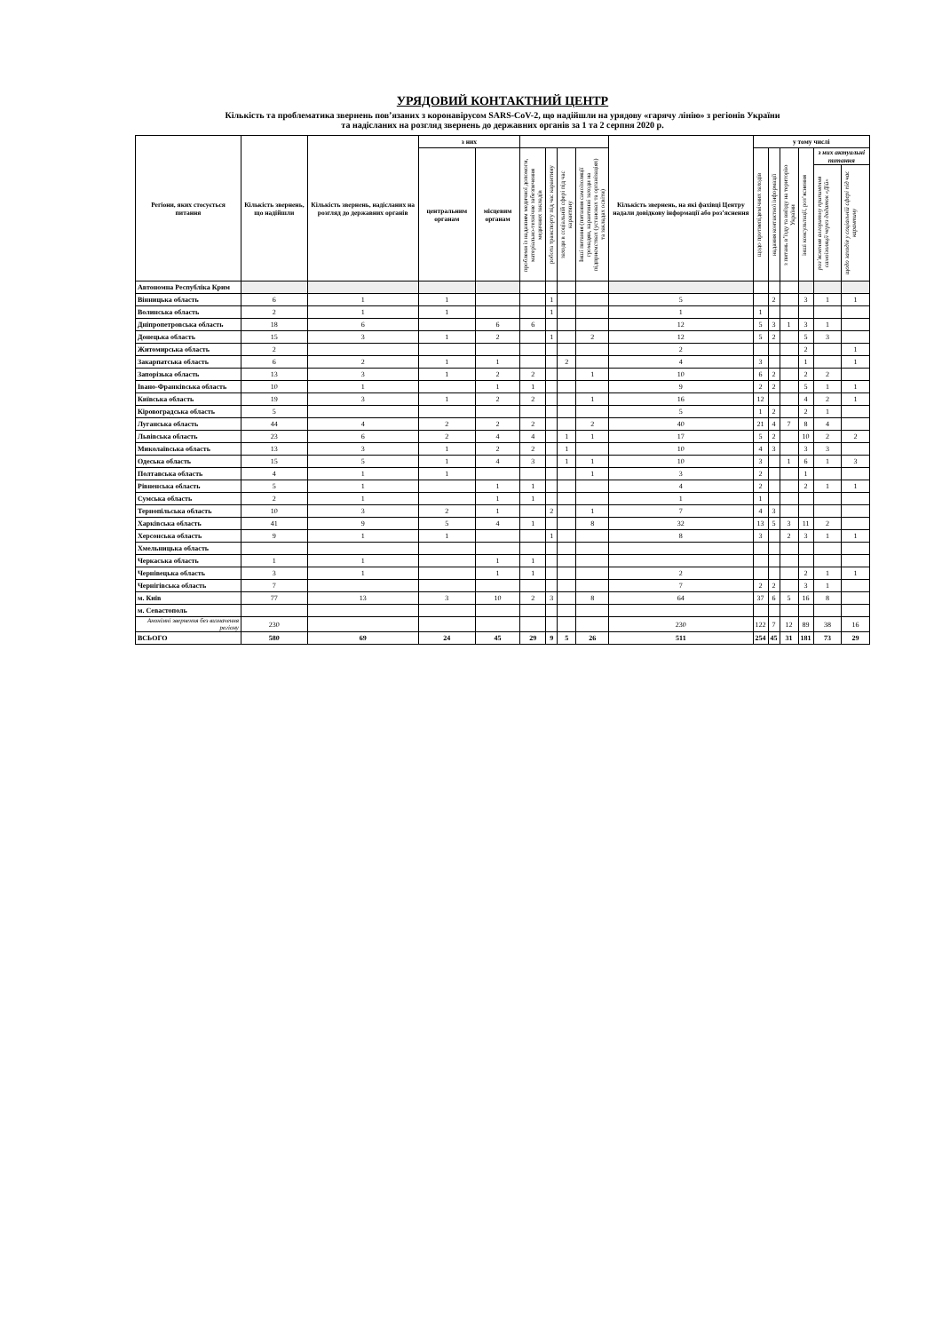УРЯДОВИЙ КОНТАКТНИЙ ЦЕНТР
Кількість та проблематика звернень пов’язаних з коронавірусом SARS-CoV-2, що надійшли на урядову «гарячу лінію» з регіонів України
та надісланих на розгляд звернень до державних органів за 1 та 2 серпня 2020 р.
| Регіони, яких стосується питання | Кількість звернень, що надійшли | Кількість звернень, надісланих на розгляд до державних органів | з них | | | | | | Кількість звернень, на які фахівці Центру надали довідкову інформації або роз’яснення | у тому числі | | | | | |
| --- | --- | --- | --- | --- | --- | --- | --- | --- | --- | --- | --- | --- | --- | --- | --- |
| | | | центральним органам | місцевим органам | проблеми із наданням медичної допомоги, матеріально-технічне забезпечення медичних закладів | робота транспорту під час карантину | заходи в соціальній сфері під час карантину | Інші питання (питання самоізоляції громадян, карантинні заходи на підприємствах (установах та організаціях) та закладах освіти) | | щодо протиепідемічних заходів | надання контактної інформації | з питань в’їзду та виїзду на територію України | інші консультації, роз’яснення | з них актуальні питання | |
| | | | | | | | | | | | | | | роз’яснення алгоритму припинення самоізоляції через додаток «Дій» | щодо заходів у соціальній сфері під час карантину |
| Автономна Республіка Крим | | | | | | | | | | | | | | | |
| Вінницька область | 6 | 1 | 1 | | | 1 | | | 5 | | 2 | | 3 | 1 | 1 |
| Волинська область | 2 | 1 | 1 | | | 1 | | | 1 | 1 | | | | | |
| Дніпропетровська область | 18 | 6 | | 6 | 6 | | | | 12 | 5 | 3 | 1 | 3 | 1 | |
| Донецька область | 15 | 3 | 1 | 2 | | 1 | | 2 | 12 | 5 | 2 | | 5 | 3 | |
| Житомирська область | 2 | | | | | | | | 2 | | | | 2 | | 1 |
| Закарпатська область | 6 | 2 | 1 | 1 | | | 2 | | 4 | 3 | | | 1 | | 1 |
| Запорізька область | 13 | 3 | 1 | 2 | 2 | | | 1 | 10 | 6 | 2 | | 2 | 2 | |
| Івано-Франківська область | 10 | 1 | | 1 | 1 | | | | 9 | 2 | 2 | | 5 | 1 | 1 |
| Київська область | 19 | 3 | 1 | 2 | 2 | | | 1 | 16 | 12 | | | 4 | 2 | 1 |
| Кіровоградська область | 5 | | | | | | | | 5 | 1 | 2 | | 2 | 1 | |
| Луганська область | 44 | 4 | 2 | 2 | 2 | | | 2 | 40 | 21 | 4 | 7 | 8 | 4 | |
| Львівська область | 23 | 6 | 2 | 4 | 4 | | 1 | 1 | 17 | 5 | 2 | | 10 | 2 | 2 |
| Миколаївська область | 13 | 3 | 1 | 2 | 2 | | 1 | | 10 | 4 | 3 | | 3 | 3 | |
| Одеська область | 15 | 5 | 1 | 4 | 3 | | 1 | 1 | 10 | 3 | | 1 | 6 | 1 | 3 |
| Полтавська область | 4 | 1 | 1 | | | | | 1 | 3 | 2 | | | 1 | | |
| Рівненська область | 5 | 1 | | 1 | 1 | | | | 4 | 2 | | | 2 | 1 | 1 |
| Сумська область | 2 | 1 | | 1 | 1 | | | | 1 | 1 | | | | | |
| Тернопільська область | 10 | 3 | 2 | 1 | | 2 | | 1 | 7 | 4 | 3 | | | | |
| Харківська область | 41 | 9 | 5 | 4 | 1 | | | 8 | 32 | 13 | 5 | 3 | 11 | 2 | |
| Херсонська область | 9 | 1 | 1 | | | 1 | | | 8 | 3 | | 2 | 3 | 1 | 1 |
| Хмельницька область | | | | | | | | | | | | | | | |
| Черкаська область | 1 | 1 | | 1 | 1 | | | | | | | | | | |
| Чернівецька область | 3 | 1 | | 1 | 1 | | | | 2 | | | | 2 | 1 | 1 |
| Чернігівська область | 7 | | | | | | | | 7 | 2 | 2 | | 3 | 1 | |
| м. Київ | 77 | 13 | 3 | 10 | 2 | 3 | | 8 | 64 | 37 | 6 | 5 | 16 | 8 | |
| м. Севастополь | | | | | | | | | | | | | | | |
| Анонімні звернення без визначення регіону | 230 | | | | | | | | 230 | 122 | 7 | 12 | 89 | 38 | 16 |
| ВСЬОГО | 580 | 69 | 24 | 45 | 29 | 9 | 5 | 26 | 511 | 254 | 45 | 31 | 181 | 73 | 29 |